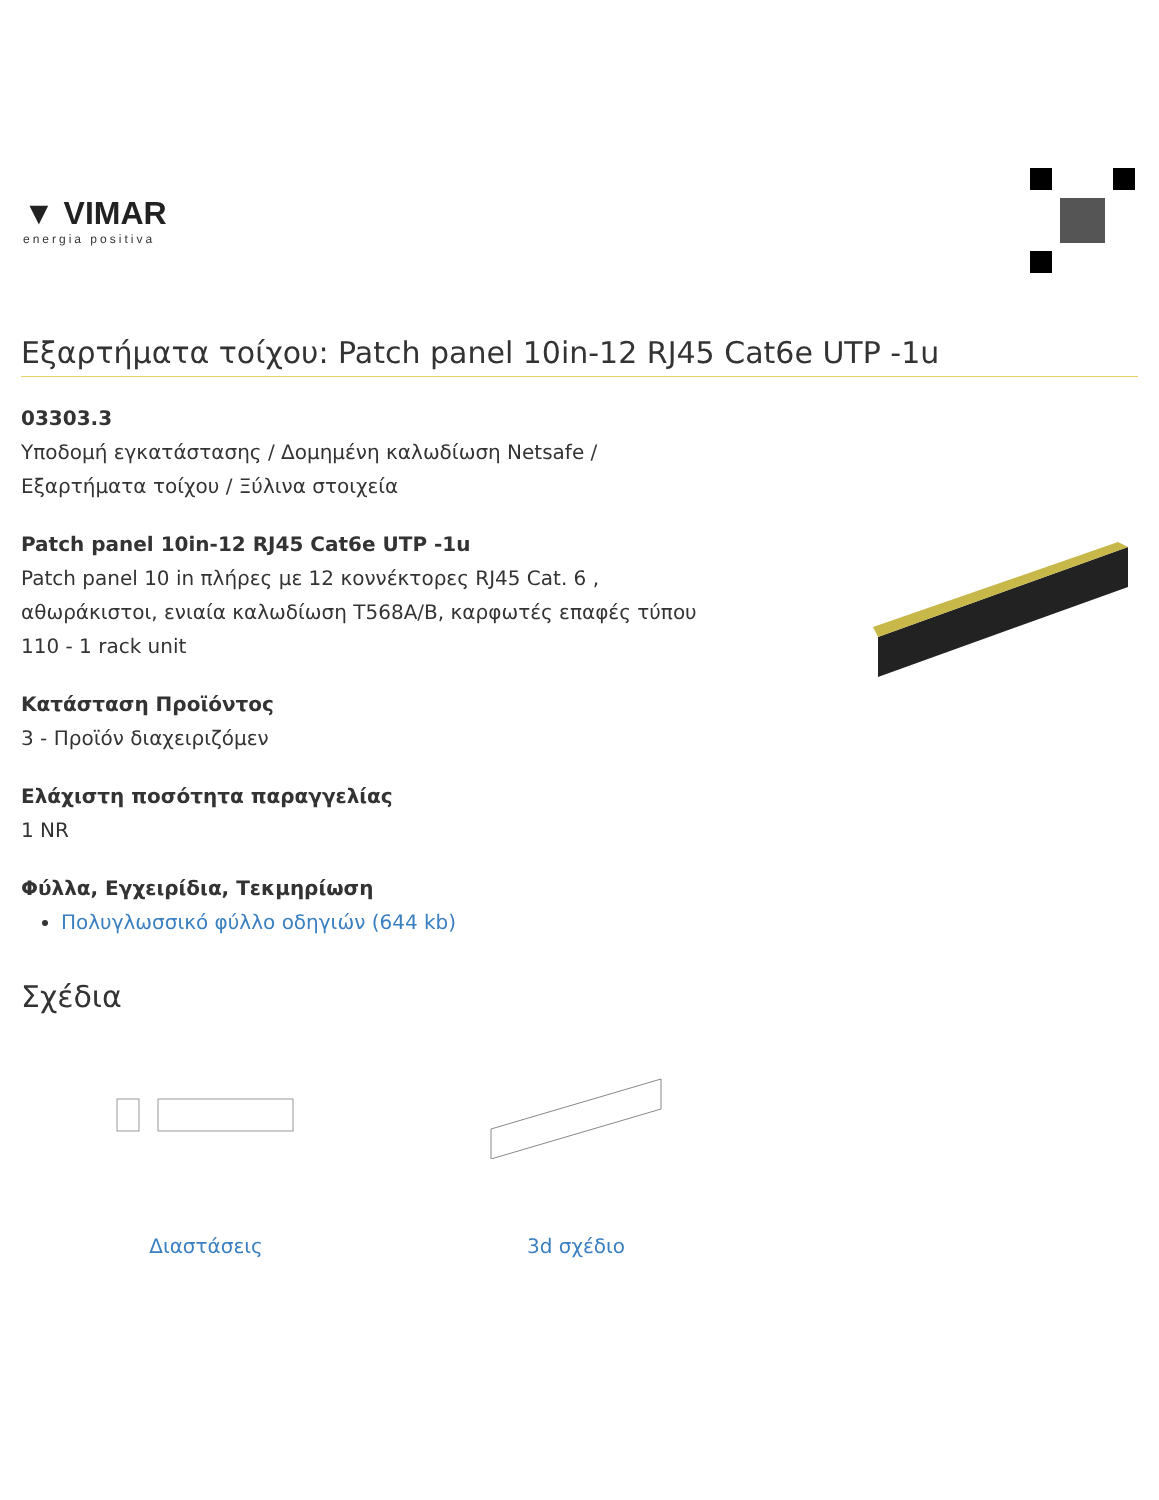▼ VIMAR
energia positiva
Εξαρτήματα τοίχου: Patch panel 10in-12 RJ45 Cat6e UTP -1u
03303.3
Υποδομή εγκατάστασης / Δομημένη καλωδίωση Netsafe / Εξαρτήματα τοίχου / Ξύλινα στοιχεία
Patch panel 10in-12 RJ45 Cat6e UTP -1u
Patch panel 10 in πλήρες με 12 κοννέκτορες RJ45 Cat. 6 , αθωράκιστοι, ενιαία καλωδίωση T568A/B, καρφωτές επαφές τύπου 110 - 1 rack unit
Κατάσταση Προϊόντος
3 - Προϊόν διαχειριζόμεν
Ελάχιστη ποσότητα παραγγελίας
1 NR
Φύλλα, Εγχειρίδια, Τεκμηρίωση
Πολυγλωσσικό φύλλο οδηγιών (644 kb)
Σχέδια
Διαστάσεις 3d σχέδιο